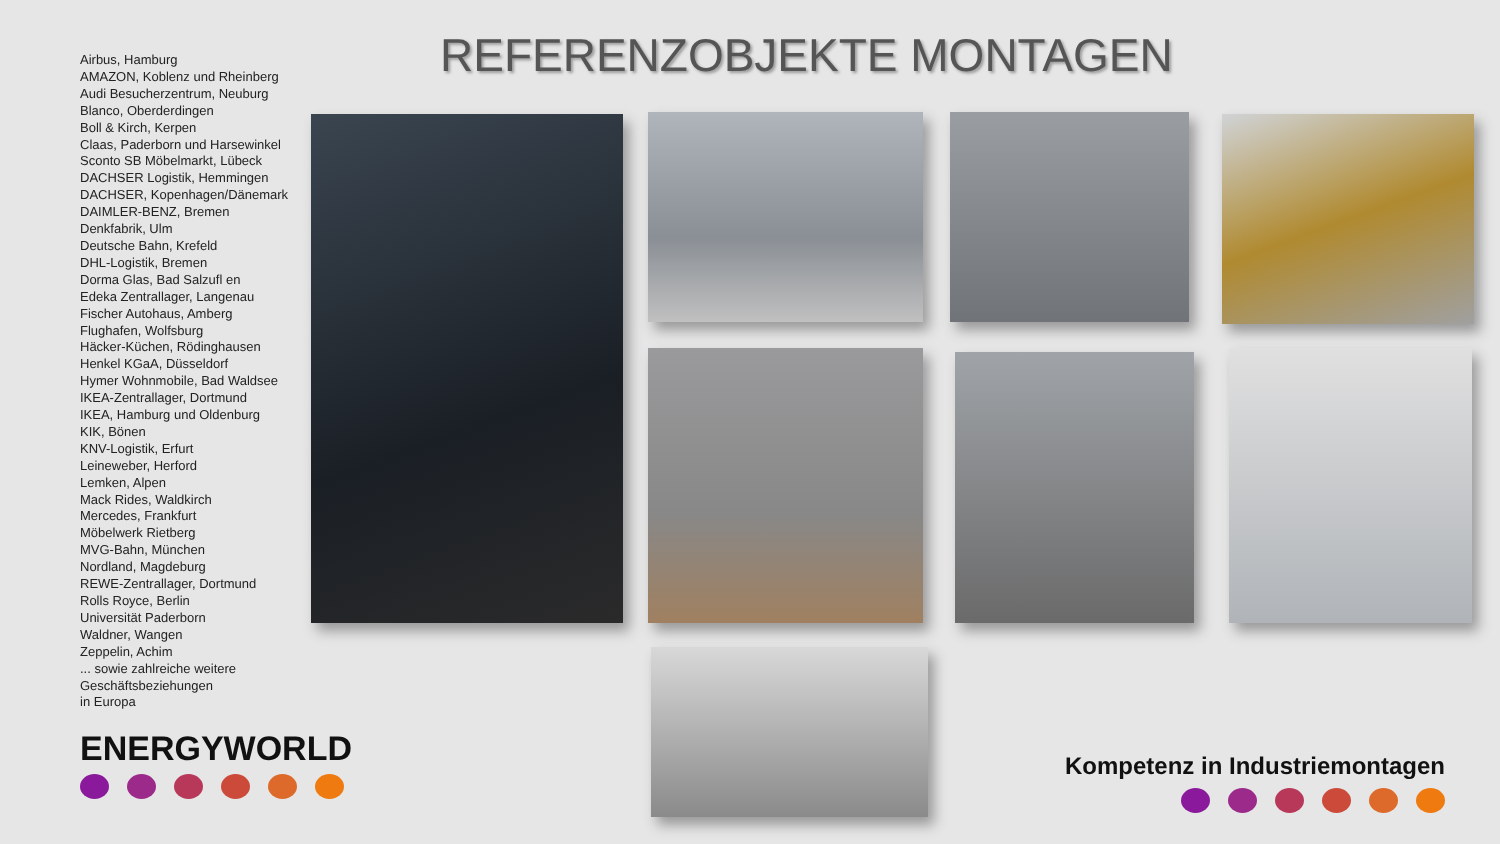Airbus, Hamburg
AMAZON, Koblenz und Rheinberg
Audi Besucherzentrum, Neuburg
Blanco, Oberderdingen
Boll & Kirch, Kerpen
Claas, Paderborn und Harsewinkel
Sconto SB Möbelmarkt, Lübeck
DACHSER Logistik, Hemmingen
DACHSER, Kopenhagen/Dänemark
DAIMLER-BENZ, Bremen
Denkfabrik, Ulm
Deutsche Bahn, Krefeld
DHL-Logistik, Bremen
Dorma Glas, Bad Salzufl en
Edeka Zentrallager, Langenau
Fischer Autohaus, Amberg
Flughafen, Wolfsburg
Häcker-Küchen, Rödinghausen
Henkel KGaA, Düsseldorf
Hymer Wohnmobile, Bad Waldsee
IKEA-Zentrallager, Dortmund
IKEA, Hamburg und Oldenburg
KIK, Bönen
KNV-Logistik, Erfurt
Leineweber, Herford
Lemken, Alpen
Mack Rides, Waldkirch
Mercedes, Frankfurt
Möbelwerk Rietberg
MVG-Bahn, München
Nordland, Magdeburg
REWE-Zentrallager, Dortmund
Rolls Royce, Berlin
Universität Paderborn
Waldner, Wangen
Zeppelin, Achim
... sowie zahlreiche weitere
Geschäftsbeziehungen
in Europa
ENERGYWORLD
REFERENZOBJEKTE MONTAGEN
Kompetenz in Industriemontagen